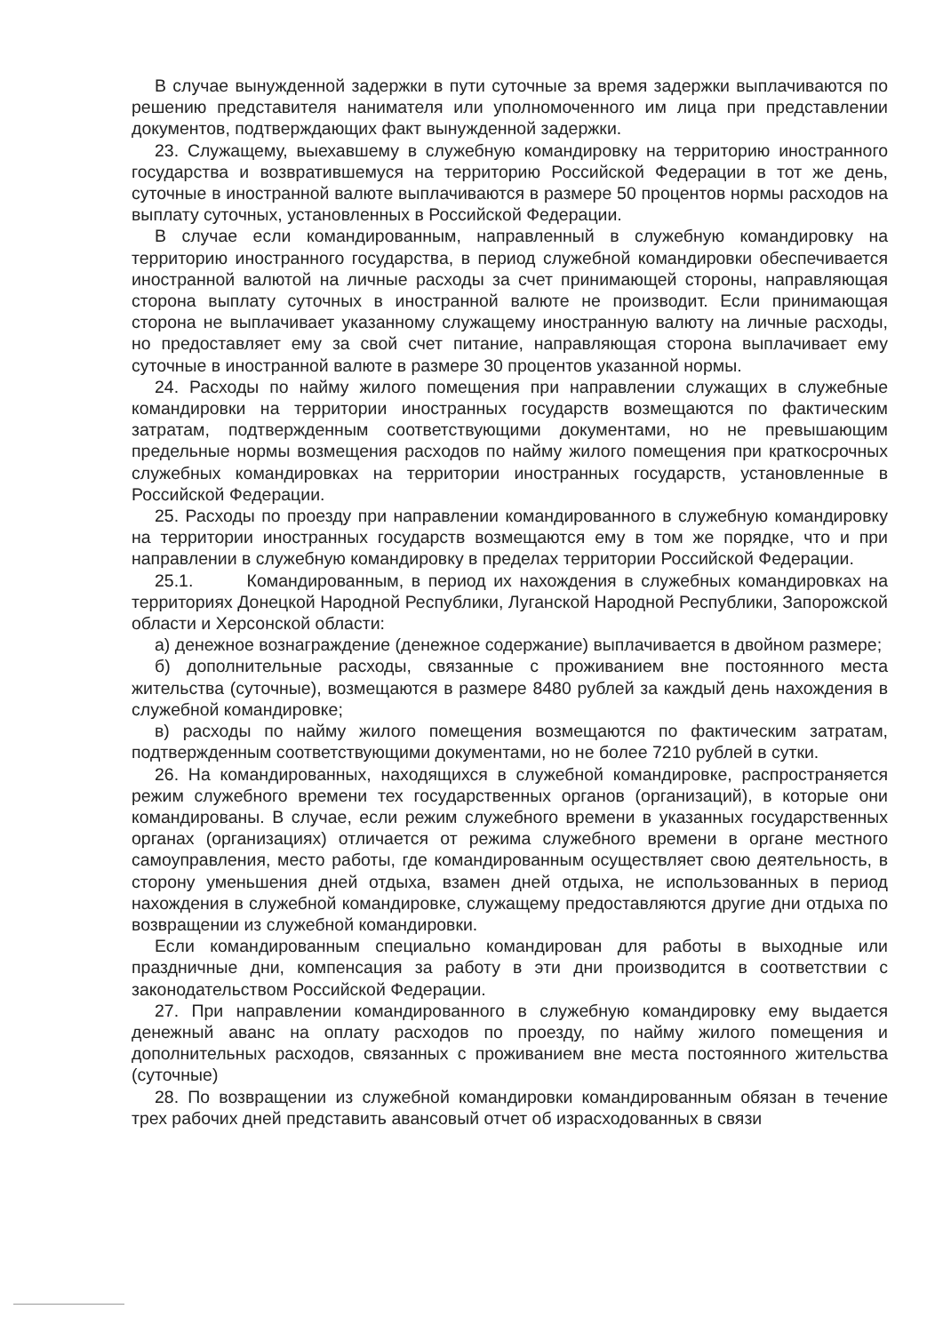В случае вынужденной задержки в пути суточные за время задержки выплачиваются по решению представителя нанимателя или уполномоченного им лица при представлении документов, подтверждающих факт вынужденной задержки.
23. Служащему, выехавшему в служебную командировку на территорию иностранного государства и возвратившемуся на территорию Российской Федерации в тот же день, суточные в иностранной валюте выплачиваются в размере 50 процентов нормы расходов на выплату суточных, установленных в Российской Федерации.
В случае если командированным, направленный в служебную командировку на территорию иностранного государства, в период служебной командировки обеспечивается иностранной валютой на личные расходы за счет принимающей стороны, направляющая сторона выплату суточных в иностранной валюте не производит. Если принимающая сторона не выплачивает указанному служащему иностранную валюту на личные расходы, но предоставляет ему за свой счет питание, направляющая сторона выплачивает ему суточные в иностранной валюте в размере 30 процентов указанной нормы.
24. Расходы по найму жилого помещения при направлении служащих в служебные командировки на территории иностранных государств возмещаются по фактическим затратам, подтвержденным соответствующими документами, но не превышающим предельные нормы возмещения расходов по найму жилого помещения при краткосрочных служебных командировках на территории иностранных государств, установленные в Российской Федерации.
25. Расходы по проезду при направлении командированного в служебную командировку на территории иностранных государств возмещаются ему в том же порядке, что и при направлении в служебную командировку в пределах территории Российской Федерации.
25.1. Командированным, в период их нахождения в служебных командировках на территориях Донецкой Народной Республики, Луганской Народной Республики, Запорожской области и Херсонской области:
а) денежное вознаграждение (денежное содержание) выплачивается в двойном размере;
б) дополнительные расходы, связанные с проживанием вне постоянного места жительства (суточные), возмещаются в размере 8480 рублей за каждый день нахождения в служебной командировке;
в) расходы по найму жилого помещения возмещаются по фактическим затратам, подтвержденным соответствующими документами, но не более 7210 рублей в сутки.
26. На командированных, находящихся в служебной командировке, распространяется режим служебного времени тех государственных органов (организаций), в которые они командированы. В случае, если режим служебного времени в указанных государственных органах (организациях) отличается от режима служебного времени в органе местного самоуправления, место работы, где командированным осуществляет свою деятельность, в сторону уменьшения дней отдыха, взамен дней отдыха, не использованных в период нахождения в служебной командировке, служащему предоставляются другие дни отдыха по возвращении из служебной командировки.
Если командированным специально командирован для работы в выходные или праздничные дни, компенсация за работу в эти дни производится в соответствии с законодательством Российской Федерации.
27. При направлении командированного в служебную командировку ему выдается денежный аванс на оплату расходов по проезду, по найму жилого помещения и дополнительных расходов, связанных с проживанием вне места постоянного жительства (суточные)
28. По возвращении из служебной командировки командированным обязан в течение трех рабочих дней представить авансовый отчет об израсходованных в связи